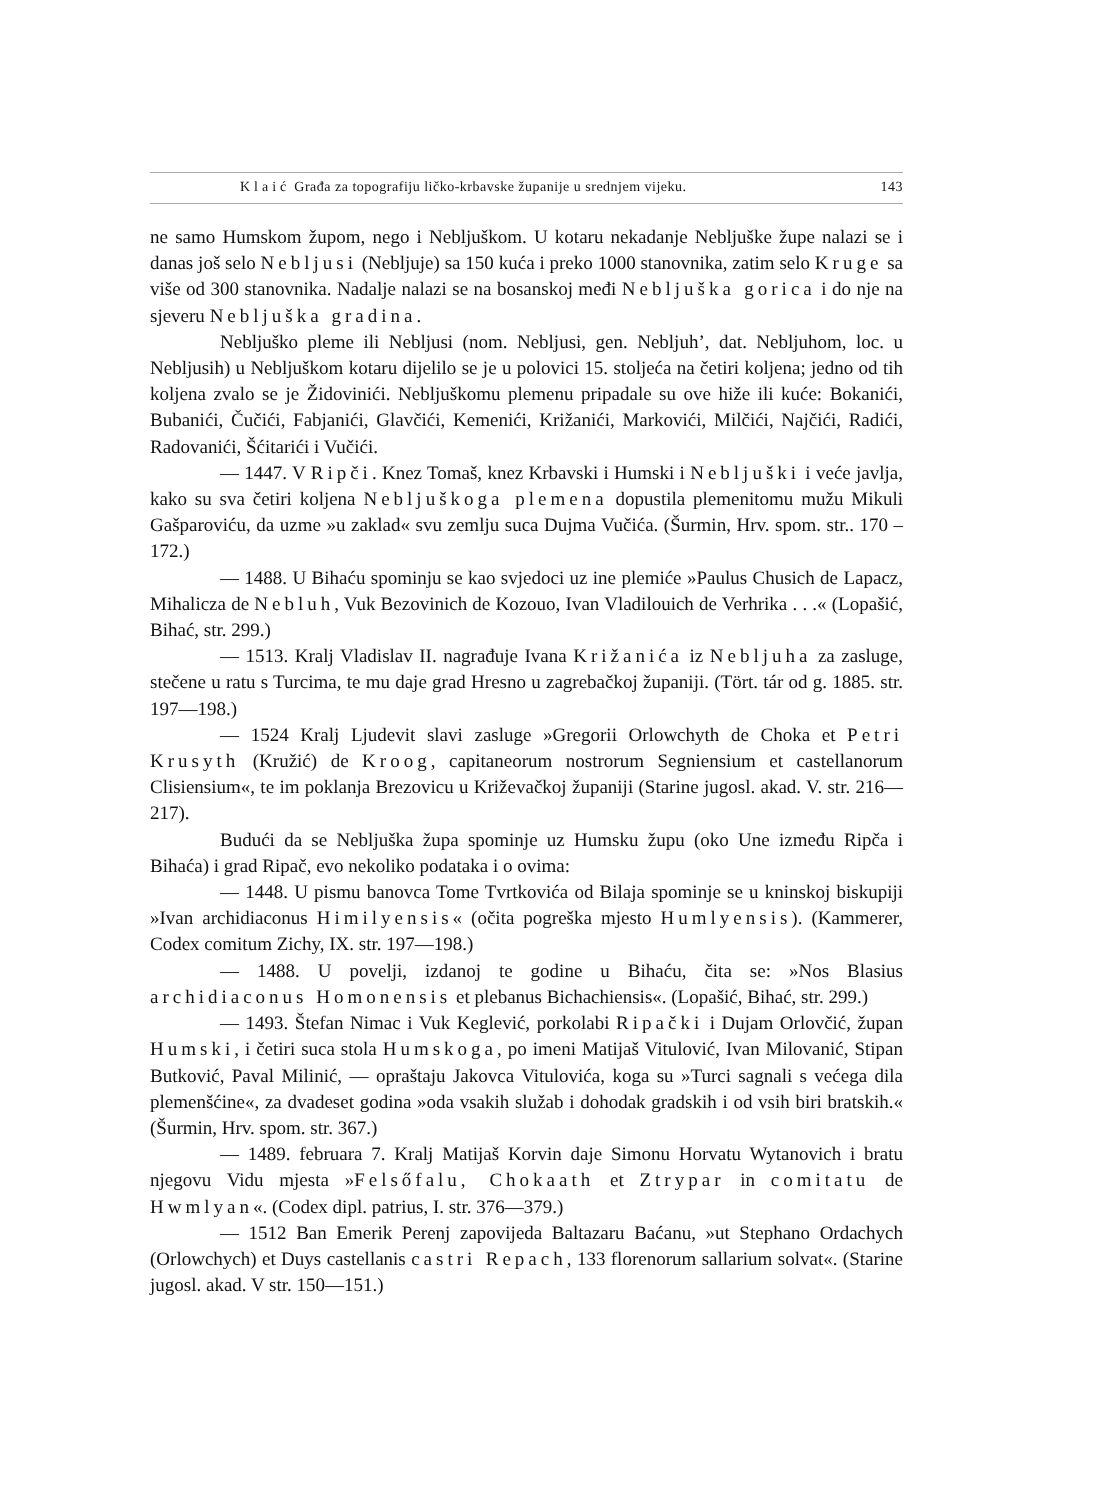Klaić Građa za topografiju ličko-krbavske županije u srednjem vijeku. 143
ne samo Humskom župom, nego i Nebljuškom. U kotaru nekadanje Nebljuške župe nalazi se i danas još selo Nebljusi (Nebljuje) sa 150 kuća i preko 1000 stanovnika, zatim selo Kruge sa više od 300 stanovnika. Nadalje nalazi se na bosanskoj međi Nebljuška gorica i do nje na sjeveru Nebljuška gradina.
Nebljuško pleme ili Nebljusi (nom. Nebljusi, gen. Nebljuh’, dat. Nebljuhom, loc. u Nebljusih) u Nebljuškom kotaru dijelilo se je u polovici 15. stoljeća na četiri koljena; jedno od tih koljena zvalo se je Židovinići. Nebljuškomu plemenu pripadale su ove hiže ili kuće: Bokanići, Bubanići, Čučići, Fabjanići, Glavčići, Kemenići, Križanići, Markovići, Milčići, Najčići, Radići, Radovanići, Šćitarići i Vučići.
— 1447. V Ripči. Knez Tomaš, knez Krbavski i Humski i Nebljuški i veće javlja, kako su sva četiri koljena Nebljuškoga plemena dopustila plemenitomu mužu Mikuli Gašparoviću, da uzme »u zaklad« svu zemlju suca Dujma Vučića. (Šurmin, Hrv. spom. str.. 170 –172.)
— 1488. U Bihaću spominju se kao svjedoci uz ine plemiće »Paulus Chusich de Lapacz, Mihalicza de Nebluh, Vuk Bezovinich de Kozouo, Ivan Vladilouich de Verhrika . . .« (Lopašić, Bihać, str. 299.)
— 1513. Kralj Vladislav II. nagrađuje Ivana Križanića iz Nebljuha za zasluge, stečene u ratu s Turcima, te mu daje grad Hresno u zagrebačkoj županiji. (Tört. tár od g. 1885. str. 197—198.)
— 1524 Kralj Ljudevit slavi zasluge »Gregorii Orlowchyth de Choka et Petri Krusyth (Kružić) de Kroog, capitaneorum nostrorum Segniensium et castellanorum Clisiensium«, te im poklanja Brezovicu u Križevačkoj županiji (Starine jugosl. akad. V. str. 216—217).
Budući da se Nebljuška župa spominje uz Humsku župu (oko Une između Ripča i Bihaća) i grad Ripač, evo nekoliko podataka i o ovima:
— 1448. U pismu banovca Tome Tvrtkovića od Bilaja spominje se u kninskoj biskupiji »Ivan archidiaconus Himilyensis« (očita pogreška mjesto Humlyensis). (Kammerer, Codex comitum Zichy, IX. str. 197—198.)
— 1488. U povelji, izdanoj te godine u Bihaću, čita se: »Nos Blasius archidiaconus Homonensis et plebanus Bichachiensis«. (Lopašić, Bihać, str. 299.)
— 1493. Štefan Nimac i Vuk Keglević, porkolabi Ripački i Dujam Orlovčić, župan Humski, i četiri suca stola Humskoga, po imeni Matijaš Vitulović, Ivan Milovanić, Stipan Butković, Paval Milinić, — opraštaju Jakovca Vitulovića, koga su »Turci sagnali s većega dila plemenšćine«, za dvadeset godina »oda vsakih služab i dohodak gradskih i od vsih biri bratskih.« (Šurmin, Hrv. spom. str. 367.)
— 1489. februara 7. Kralj Matijaš Korvin daje Simonu Horvatu Wytanovich i bratu njegovu Vidu mjesta »Felsőfalu, Chokaath et Ztrypar in comitatu de Hwmlyan«. (Codex dipl. patrius, I. str. 376—379.)
— 1512 Ban Emerik Perenj zapovijeda Baltazaru Baćanu, »ut Stephano Ordachych (Orlowchych) et Duys castellanis castri Repach, 133 florenorum sallarium solvat«. (Starine jugosl. akad. V str. 150—151.)